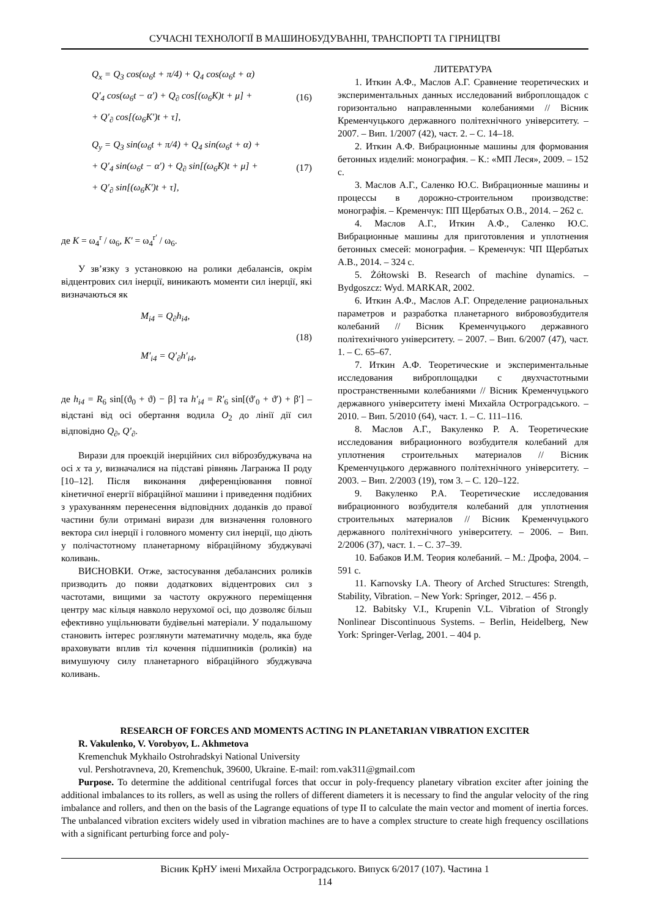СУЧАСНІ ТЕХНОЛОГІЇ В МАШИНОБУДУВАННІ, ТРАНСПОРТІ ТА ГІРНИЦТВІ
Q<sub>x</sub> = Q<sub>3</sub> cos(ω<sub>6</sub>t + π/4) + Q<sub>4</sub> cos(ω<sub>6</sub>t + α)
Q′<sub>4</sub> cos(ω<sub>6</sub>t − α′) + Q<sub>∂</sub> cos[(ω<sub>6</sub>K)t + μ] +
+ Q′<sub>∂</sub> cos[(ω<sub>6</sub>K′)t + τ],
(16)
Q<sub>y</sub> = Q<sub>3</sub> sin(ω<sub>6</sub>t + π/4) + Q<sub>4</sub> sin(ω<sub>6</sub>t + α) +
+ Q′<sub>4</sub> sin(ω<sub>6</sub>t − α′) + Q<sub>∂</sub> sin[(ω<sub>6</sub>K)t + μ] +
+ Q′<sub>∂</sub> sin[(ω<sub>6</sub>K′)t + τ],
(17)
де K = ω<sub>4</sub><sup>r</sup> / ω<sub>6</sub>, K′ = ω<sub>4</sub><sup>r′</sup> / ω<sub>6</sub>.
У зв’язку з установкою на ролики дебалансів, окрім відцентрових сил інерції, виникають моменти сил інерції, які визначаються як
M<sub>i4</sub> = Q<sub>∂</sub>h<sub>i4</sub>,
M′<sub>i4</sub> = Q′<sub>∂</sub>h′<sub>i4</sub>,
(18)
де h<sub>i4</sub> = R<sub>6</sub> sin[(ϑ<sub>0</sub> + ϑ) − β] та h′<sub>i4</sub> = R′<sub>6</sub> sin[(ϑ′<sub>0</sub> + ϑ′) + β′] – відстані від осі обертання водила O<sub>2</sub> до лінії дії сил відповідно Q<sub>∂</sub>, Q′<sub>∂</sub>.
Вирази для проекцій інерційних сил віброзбуджувача на осі x та y, визначалися на підставі рівнянь Лагранжа ІІ роду [10–12]. Після виконання диференціювання повної кінетичної енергії вібраційної машини і приведення подібних з урахуванням перенесення відповідних доданків до правої частини були отримані вирази для визначення головного вектора сил інерції і головного моменту сил інерції, що діють у полічастотному планетарному вібраційному збуджувачі коливань.
ВИСНОВКИ. Отже, застосування дебалансних роликів призводить до появи додаткових відцентрових сил з частотами, вищими за частоту окружного переміщення центру мас кільця навколо нерухомої осі, що дозволяє більш ефективно ущільнювати будівельні матеріали. У подальшому становить інтерес розглянути математичну модель, яка буде враховувати вплив тіл кочення підшипників (роликів) на вимушуючу силу планетарного вібраційного збуджувача коливань.
ЛИТЕРАТУРА
1. Иткин А.Ф., Маслов А.Г. Сравнение теоретических и экспериментальных данных исследований виброплощадок с горизонтально направленными колебаниями // Вісник Кременчуцького державного політехнічного університету. – 2007. – Вип. 1/2007 (42), част. 2. – С. 14–18.
2. Иткин А.Ф. Вибрационные машины для формования бетонных изделий: монография. – К.: «МП Леся», 2009. – 152 с.
3. Маслов А.Г., Саленко Ю.С. Вибрационные машины и процессы в дорожно-строительном производстве: монографія. – Кременчук: ПП Щербатых О.В., 2014. – 262 с.
4. Маслов А.Г., Иткин А.Ф., Саленко Ю.С. Вибрационные машины для приготовления и уплотнения бетонных смесей: монография. – Кременчук: ЧП Щербатых А.В., 2014. – 324 с.
5. Żółtowski B. Research of machine dynamics. – Bydgoszcz: Wyd. MARKAR, 2002.
6. Иткин А.Ф., Маслов А.Г. Определение рациональных параметров и разработка планетарного вибровозбудителя колебаний // Вісник Кременчуцького державного політехнічного університету. – 2007. – Вип. 6/2007 (47), част. 1. – С. 65–67.
7. Иткин А.Ф. Теоретические и экспериментальные исследования виброплощадки с двухчастотными пространственными колебаниями // Вісник Кременчуцького державного університету імені Михайла Остроградського. – 2010. – Вип. 5/2010 (64), част. 1. – С. 111–116.
8. Маслов А.Г., Вакуленко Р. А. Теоретические исследования вибрационного возбудителя колебаний для уплотнения строительных материалов // Вісник Кременчуцького державного політехнічного університету. – 2003. – Вип. 2/2003 (19), том 3. – С. 120–122.
9. Вакуленко Р.А. Теоретические исследования вибрационного возбудителя колебаний для уплотнения строительных материалов // Вісник Кременчуцького державного політехнічного університету. – 2006. – Вип. 2/2006 (37), част. 1. – С. 37–39.
10. Бабаков И.М. Теория колебаний. – М.: Дрофа, 2004. – 591 с.
11. Karnovsky I.A. Theory of Arched Structures: Strength, Stability, Vibration. – New York: Springer, 2012. – 456 p.
12. Babitsky V.I., Krupenin V.L. Vibration of Strongly Nonlinear Discontinuous Systems. – Berlin, Heidelberg, New York: Springer-Verlag, 2001. – 404 p.
RESEARCH OF FORCES AND MOMENTS ACTING IN PLANETARIAN VIBRATION EXCITER
R. Vakulenko, V. Vorobyov, L. Akhmetova
Kremenchuk Mykhailo Ostrohradskyi National University
vul. Pershotravneva, 20, Kremenchuk, 39600, Ukraine. E-mail: rom.vak311@gmail.com
Purpose. To determine the additional centrifugal forces that occur in poly-frequency planetary vibration exciter after joining the additional imbalances to its rollers, as well as using the rollers of different diameters it is necessary to find the angular velocity of the ring imbalance and rollers, and then on the basis of the Lagrange equations of type II to calculate the main vector and moment of inertia forces. The unbalanced vibration exciters widely used in vibration machines are to have a complex structure to create high frequency oscillations with a significant perturbing force and poly-
Вісник КрНУ імені Михайла Остроградського. Випуск 6/2017 (107). Частина 1
114